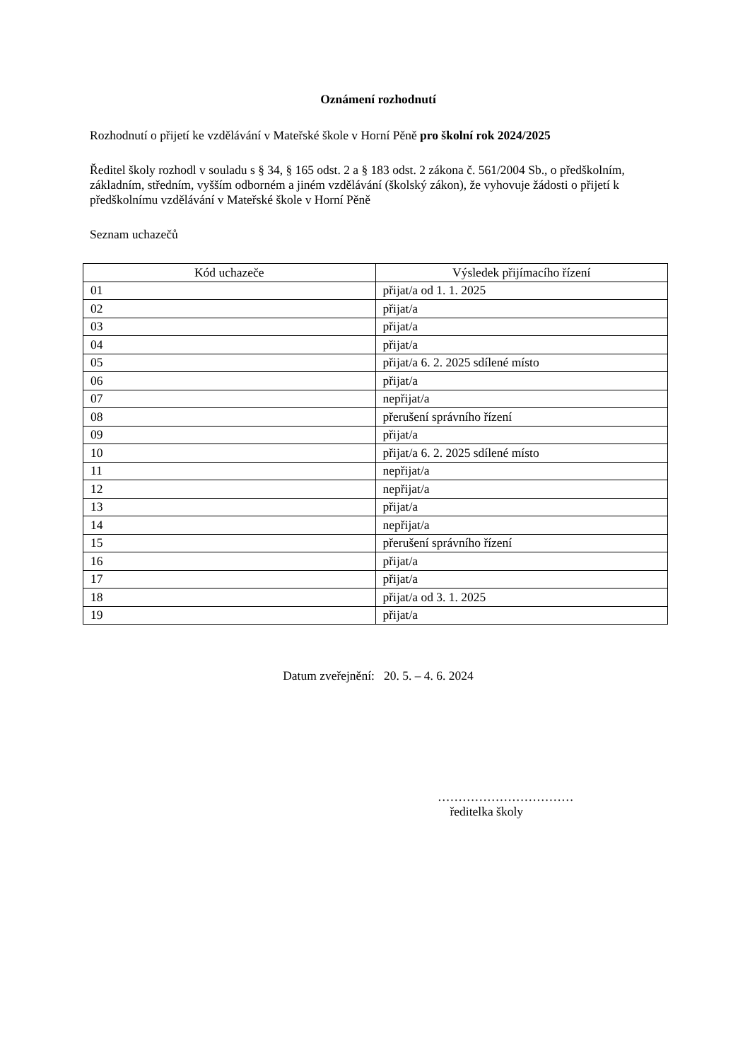Oznámení rozhodnutí
Rozhodnutí o přijetí ke vzdělávání v Mateřské škole v Horní Pěně pro školní rok 2024/2025
Ředitel školy rozhodl v souladu s § 34, § 165 odst. 2 a § 183 odst. 2 zákona č. 561/2004 Sb., o předškolním, základním, středním, vyšším odborném a jiném vzdělávání (školský zákon), že vyhovuje žádosti o přijetí k předškolnímu vzdělávání v Mateřské škole v Horní Pěně
Seznam uchazečů
| Kód uchazeče | Výsledek přijímacího řízení |
| --- | --- |
| 01 | přijat/a od 1. 1. 2025 |
| 02 | přijat/a |
| 03 | přijat/a |
| 04 | přijat/a |
| 05 | přijat/a 6. 2. 2025 sdílené místo |
| 06 | přijat/a |
| 07 | nepřijat/a |
| 08 | přerušení správního řízení |
| 09 | přijat/a |
| 10 | přijat/a 6. 2. 2025 sdílené místo |
| 11 | nepřijat/a |
| 12 | nepřijat/a |
| 13 | přijat/a |
| 14 | nepřijat/a |
| 15 | přerušení správního řízení |
| 16 | přijat/a |
| 17 | přijat/a |
| 18 | přijat/a od 3. 1. 2025 |
| 19 | přijat/a |
Datum zveřejnění: 20. 5. – 4. 6. 2024
……………………………
ředitelka školy